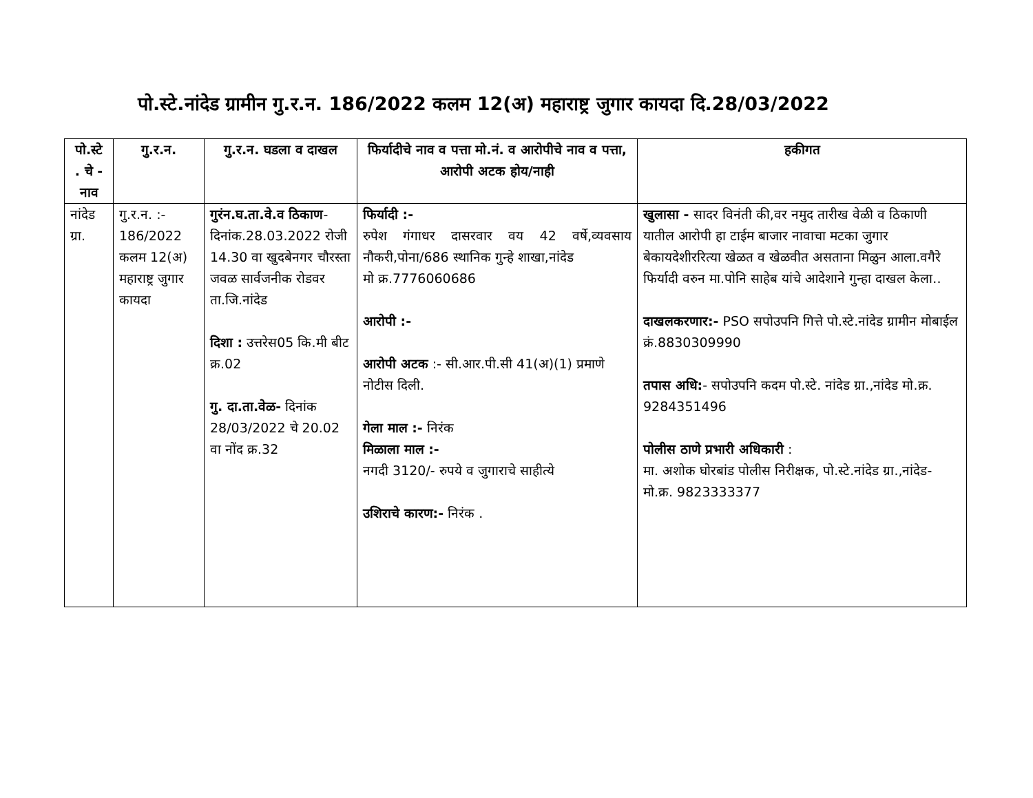पो.स्टे.नांदेड ग्रामीन गु.र.न. 186/2022 कलम 12(अ) महाराष्ट्र जुगार कायदा दि.28/03/2022
| पो.स्टे . चे - नाव | गु.र.न. | गु.र.न. घडला व दाखल | फिर्यादीचे नाव व पत्ता मो.नं. व आरोपीचे नाव व पत्ता, आरोपी अटक होय/नाही | हकीगत |
| --- | --- | --- | --- | --- |
| नांदेड ग्रा. | गु.र.न. :- 186/2022 कलम 12(अ) महाराष्ट्र जुगार कायदा | गुरंन.घ.ता.वे.व ठिकाण - दिनांक.28.03.2022 रोजी 14.30 वा खुदबेनगर चौरस्ता जवळ सार्वजनीक रोडवर ता.जि.नांदेड दिशा : उत्तरेस05 कि.मी बीट क्र.02 गु. दा.ता.वेळ- दिनांक 28/03/2022 चे 20.02 वा नोंद क्र.32 | फिर्यादी :- रुपेश गंगाधर दासरवार वय 42 वर्षे,व्यवसाय नौकरी,पोना/686 स्थानिक गुन्हे शाखा,नांदेड मो क्र.7776060686 आरोपी :- आरोपी अटक :- सी.आर.पी.सी 41(अ)(1) प्रमाणे नोटीस दिली. गेला माल :- निरंक मिळाला माल :- नगदी 3120/- रुपये व जुगाराचे साहीत्ये उशिराचे कारण:- निरंक . | खुलासा - सादर विनंती की,वर नमुद तारीख वेळी व ठिकाणी यातील आरोपी हा टाईम बाजार नावाचा मटका जुगार बेकायदेशीररित्या खेळत व खेळवीत असताना मिळुन आला.वगैरे फिर्यादी वरुन मा.पोनि साहेब यांचे आदेशाने गुन्हा दाखल केला.. दाखलकरणार:- PSO सपोउपनि गित्ते पो.स्टे.नांदेड ग्रामीन मोबाईल क्रं.8830309990 तपास अधि: - सपोउपनि कदम पो.स्टे. नांदेड ग्रा.,नांदेड मो.क्र. 9284351496 पोलीस ठाणे प्रभारी अधिकारी : मा. अशोक घोरबांड पोलीस निरीक्षक, पो.स्टे.नांदेड ग्रा.,नांदेड-मो.क्र. 9823333377 |